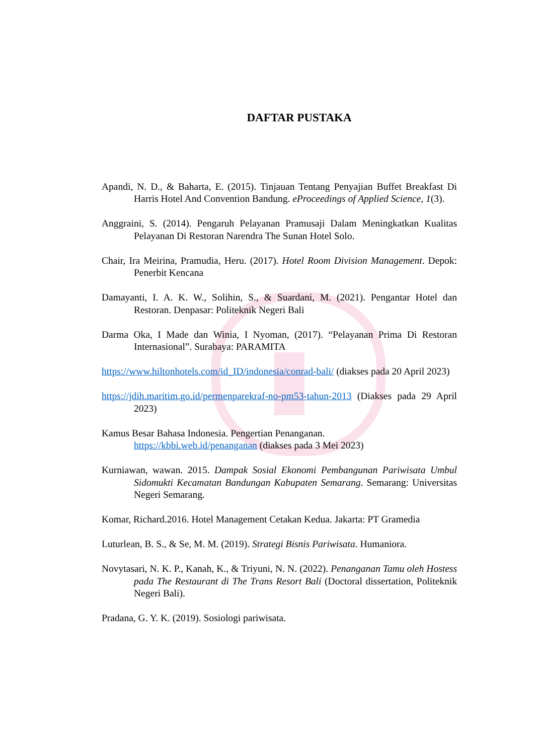DAFTAR PUSTAKA
Apandi, N. D., & Baharta, E. (2015). Tinjauan Tentang Penyajian Buffet Breakfast Di Harris Hotel And Convention Bandung. eProceedings of Applied Science, 1(3).
Anggraini, S. (2014). Pengaruh Pelayanan Pramusaji Dalam Meningkatkan Kualitas Pelayanan Di Restoran Narendra The Sunan Hotel Solo.
Chair, Ira Meirina, Pramudia, Heru. (2017). Hotel Room Division Management. Depok: Penerbit Kencana
Damayanti, I. A. K. W., Solihin, S., & Suardani, M. (2021). Pengantar Hotel dan Restoran. Denpasar: Politeknik Negeri Bali
Darma Oka, I Made dan Winia, I Nyoman, (2017). “Pelayanan Prima Di Restoran Internasional”. Surabaya: PARAMITA
https://www.hiltonhotels.com/id_ID/indonesia/conrad-bali/ (diakses pada 20 April 2023)
https://jdih.maritim.go.id/permenparekraf-no-pm53-tahun-2013 (Diakses pada 29 April 2023)
Kamus Besar Bahasa Indonesia. Pengertian Penanganan.
https://kbbi.web.id/penanganan (diakses pada 3 Mei 2023)
Kurniawan, wawan. 2015. Dampak Sosial Ekonomi Pembangunan Pariwisata Umbul Sidomukti Kecamatan Bandungan Kabupaten Semarang. Semarang: Universitas Negeri Semarang.
Komar, Richard.2016. Hotel Management Cetakan Kedua. Jakarta: PT Gramedia
Luturlean, B. S., & Se, M. M. (2019). Strategi Bisnis Pariwisata. Humaniora.
Novytasari, N. K. P., Kanah, K., & Triyuni, N. N. (2022). Penanganan Tamu oleh Hostess pada The Restaurant di The Trans Resort Bali (Doctoral dissertation, Politeknik Negeri Bali).
Pradana, G. Y. K. (2019). Sosiologi pariwisata.